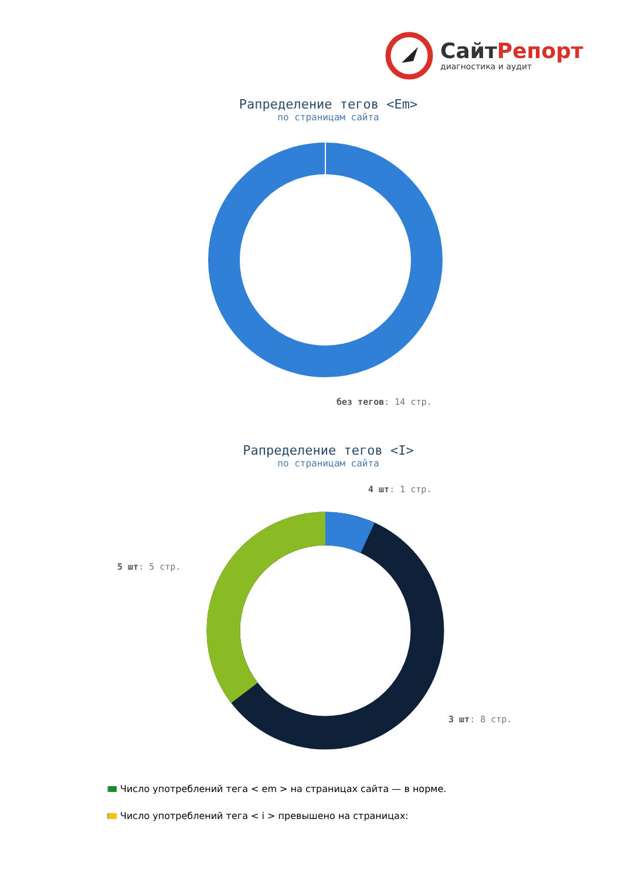СайтРепорт
диагностика и аудит
Рапределение тегов <Em>
по страницам сайта
без тегов: 14 стр.
Рапределение тегов <I>
по страницам сайта
4 шт: 1 стр.
5 шт: 5 стр.
3 шт: 8 стр.
Число употреблений тега < em > на страницах сайта — в норме.
Число употреблений тега < i > превышено на страницах: